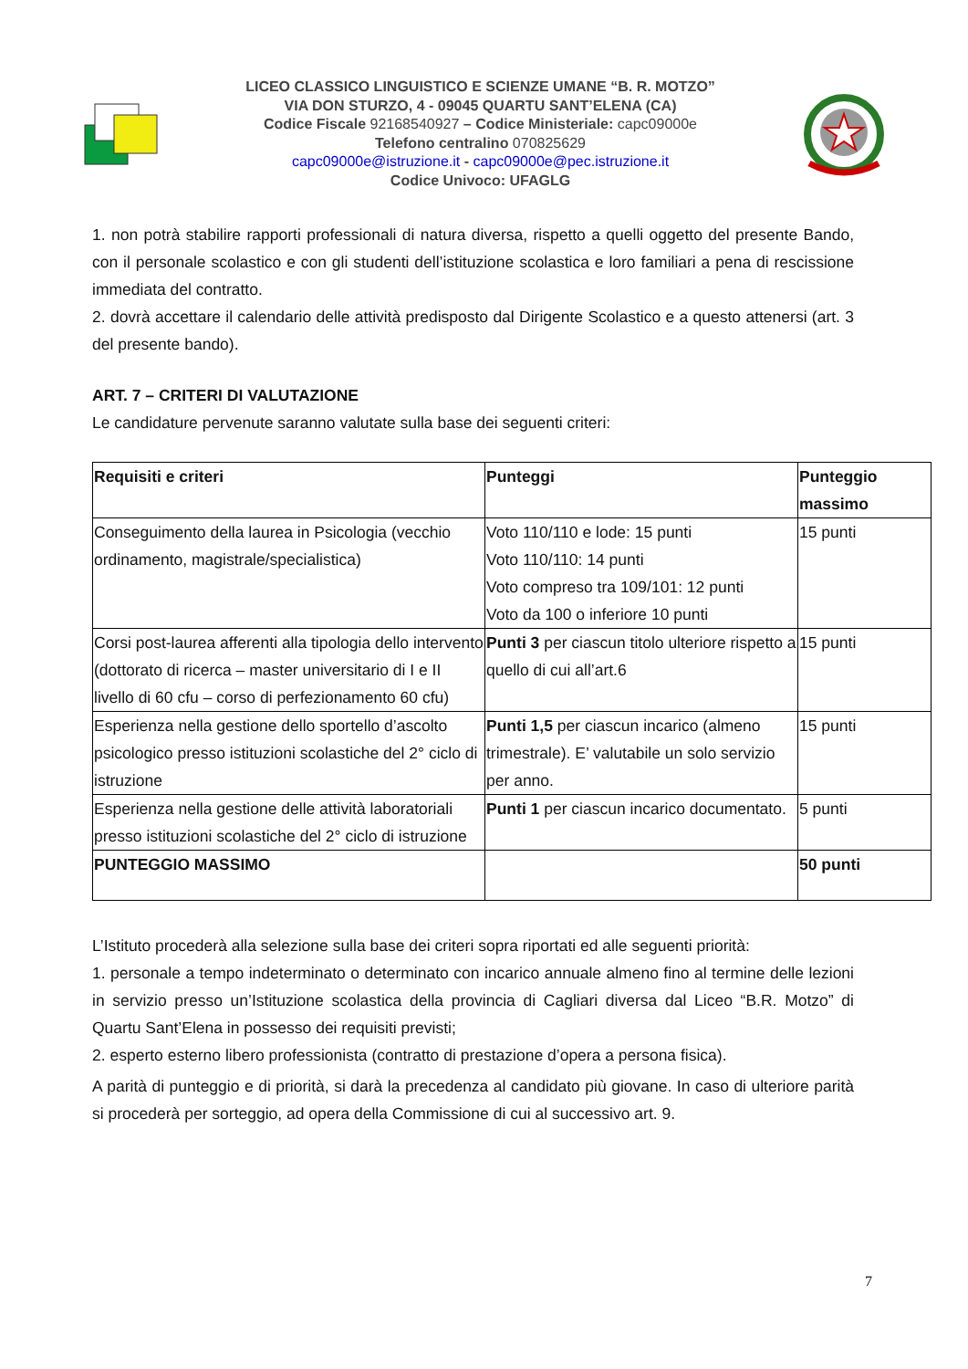LICEO CLASSICO LINGUISTICO E SCIENZE UMANE “B. R. MOTZO”
VIA DON STURZO, 4 - 09045 QUARTU SANT’ELENA (CA)
Codice Fiscale 92168540927 – Codice Ministeriale: capc09000e
Telefono centralino 070825629
capc09000e@istruzione.it - capc09000e@pec.istruzione.it
Codice Univoco: UFAGLG
1. non potrà stabilire rapporti professionali di natura diversa, rispetto a quelli oggetto del presente Bando, con il personale scolastico e con gli studenti dell’istituzione scolastica e loro familiari a pena di rescissione immediata del contratto.
2. dovrà accettare il calendario delle attività predisposto dal Dirigente Scolastico e a questo attenersi (art. 3 del presente bando).
ART. 7 – CRITERI DI VALUTAZIONE
Le candidature pervenute saranno valutate sulla base dei seguenti criteri:
| Requisiti e criteri | Punteggi | Punteggio massimo |
| --- | --- | --- |
| Conseguimento della laurea in Psicologia (vecchio ordinamento, magistrale/specialistica) | Voto 110/110 e lode: 15 punti Voto 110/110: 14 punti Voto compreso tra 109/101: 12 punti Voto da 100 o inferiore 10 punti | 15 punti |
| Corsi post-laurea afferenti alla tipologia dello intervento (dottorato di ricerca – master universitario di I e II livello di 60 cfu – corso di perfezionamento 60 cfu) | Punti 3 per ciascun titolo ulteriore rispetto a quello di cui all’art.6 | 15 punti |
| Esperienza nella gestione dello sportello d’ascolto psicologico presso istituzioni scolastiche del 2° ciclo di istruzione | Punti 1,5 per ciascun incarico (almeno trimestrale). E’ valutabile un solo servizio per anno. | 15 punti |
| Esperienza nella gestione delle attività laboratoriali presso istituzioni scolastiche del 2° ciclo di istruzione | Punti 1 per ciascun incarico documentato. | 5 punti |
| PUNTEGGIO MASSIMO | | 50 punti |
L’Istituto procederà alla selezione sulla base dei criteri sopra riportati ed alle seguenti priorità:
1. personale a tempo indeterminato o determinato con incarico annuale almeno fino al termine delle lezioni in servizio presso un’Istituzione scolastica della provincia di Cagliari diversa dal Liceo “B.R. Motzo” di Quartu Sant’Elena in possesso dei requisiti previsti;
2. esperto esterno libero professionista (contratto di prestazione d’opera a persona fisica).
A parità di punteggio e di priorità, si darà la precedenza al candidato più giovane. In caso di ulteriore parità si procederà per sorteggio, ad opera della Commissione di cui al successivo art. 9.
7